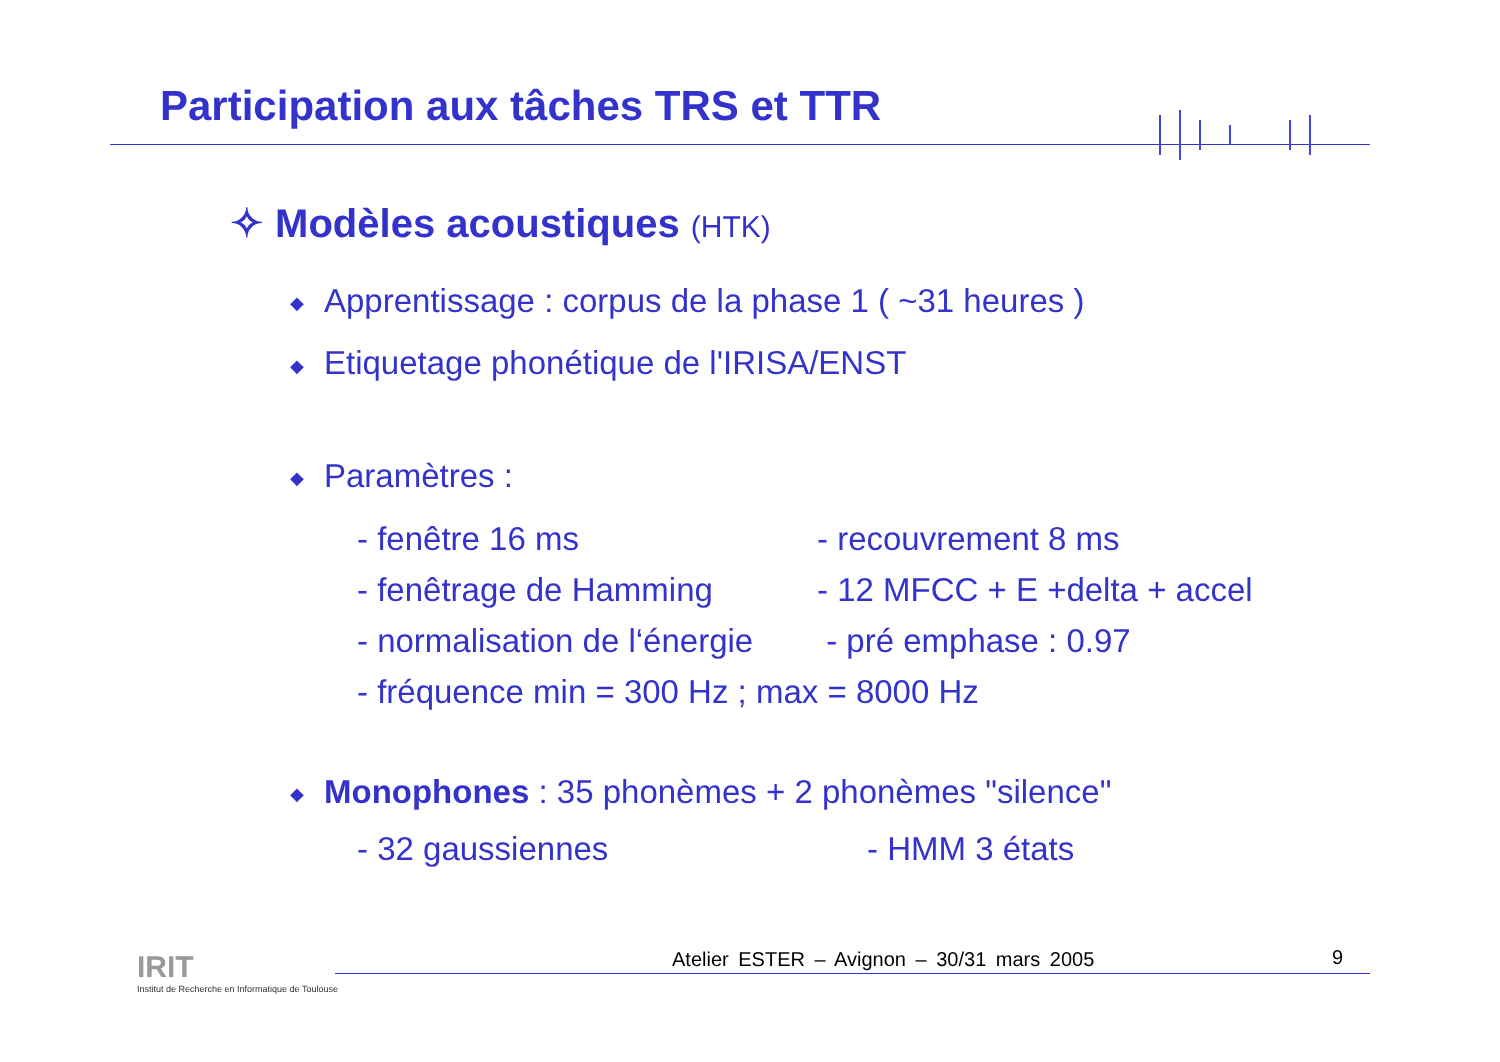Participation aux tâches TRS et TTR
✧ Modèles acoustiques (HTK)
◆ Apprentissage : corpus de la phase 1 ( ~31 heures )
◆ Etiquetage phonétique de l'IRISA/ENST
◆ Paramètres :
- fenêtre 16 ms - recouvrement 8 ms
- fenêtrage de Hamming - 12 MFCC + E +delta + accel
- normalisation de l‘énergie
- pré emphase : 0.97
- fréquence min = 300 Hz ; max = 8000 Hz
◆ Monophones : 35 phonèmes + 2 phonèmes "silence"
- 32 gaussiennes - HMM 3 états
IRIT
Institut de Recherche en Informatique de Toulouse
Atelier ESTER – Avignon – 30/31 mars 2005
9